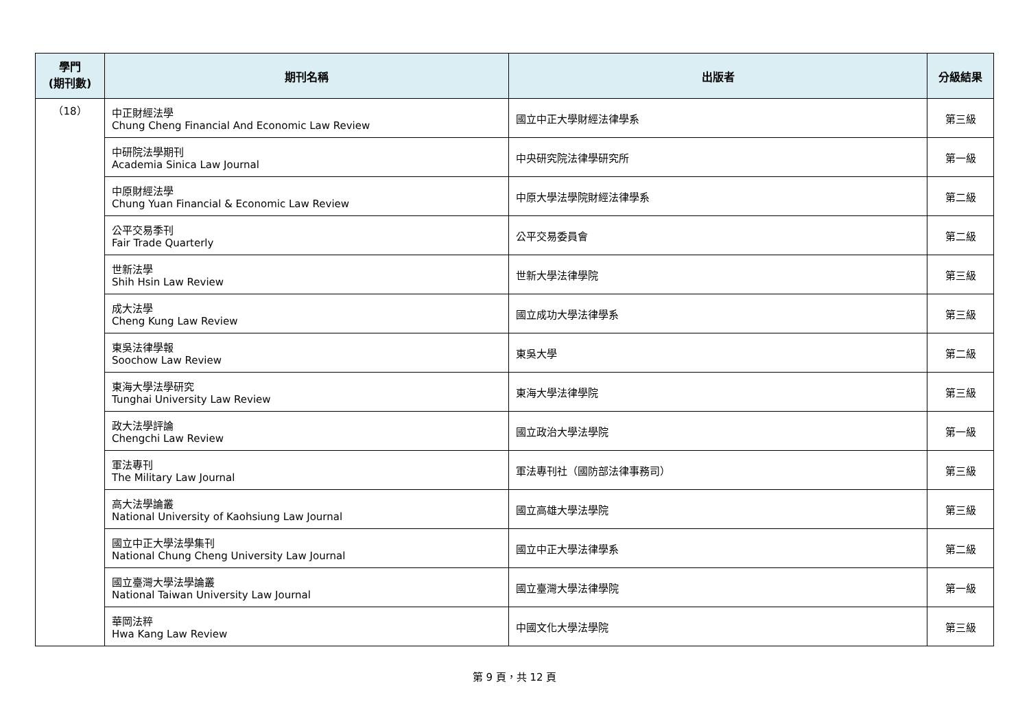| 學門 (期刊數) | 期刊名稱 | 出版者 | 分級結果 |
| --- | --- | --- | --- |
| （18） | 中正財經法學 Chung Cheng Financial And Economic Law Review | 國立中正大學財經法律學系 | 第三級 |
| | 中研院法學期刊 Academia Sinica Law Journal | 中央研究院法律學研究所 | 第一級 |
| | 中原財經法學 Chung Yuan Financial & Economic Law Review | 中原大學法學院財經法律學系 | 第二級 |
| | 公平交易季刊 Fair Trade Quarterly | 公平交易委員會 | 第二級 |
| | 世新法學 Shih Hsin Law Review | 世新大學法律學院 | 第三級 |
| | 成大法學 Cheng Kung Law Review | 國立成功大學法律學系 | 第三級 |
| | 東吳法律學報 Soochow Law Review | 東吳大學 | 第二級 |
| | 東海大學法學研究 Tunghai University Law Review | 東海大學法律學院 | 第三級 |
| | 政大法學評論 Chengchi Law Review | 國立政治大學法學院 | 第一級 |
| | 軍法專刊 The Military Law Journal | 軍法專刊社（國防部法律事務司） | 第三級 |
| | 高大法學論叢 National University of Kaohsiung Law Journal | 國立高雄大學法學院 | 第三級 |
| | 國立中正大學法學集刊 National Chung Cheng University Law Journal | 國立中正大學法律學系 | 第二級 |
| | 國立臺灣大學法學論叢 National Taiwan University Law Journal | 國立臺灣大學法律學院 | 第一級 |
| | 華岡法粹 Hwa Kang Law Review | 中國文化大學法學院 | 第三級 |
第 9 頁，共 12 頁